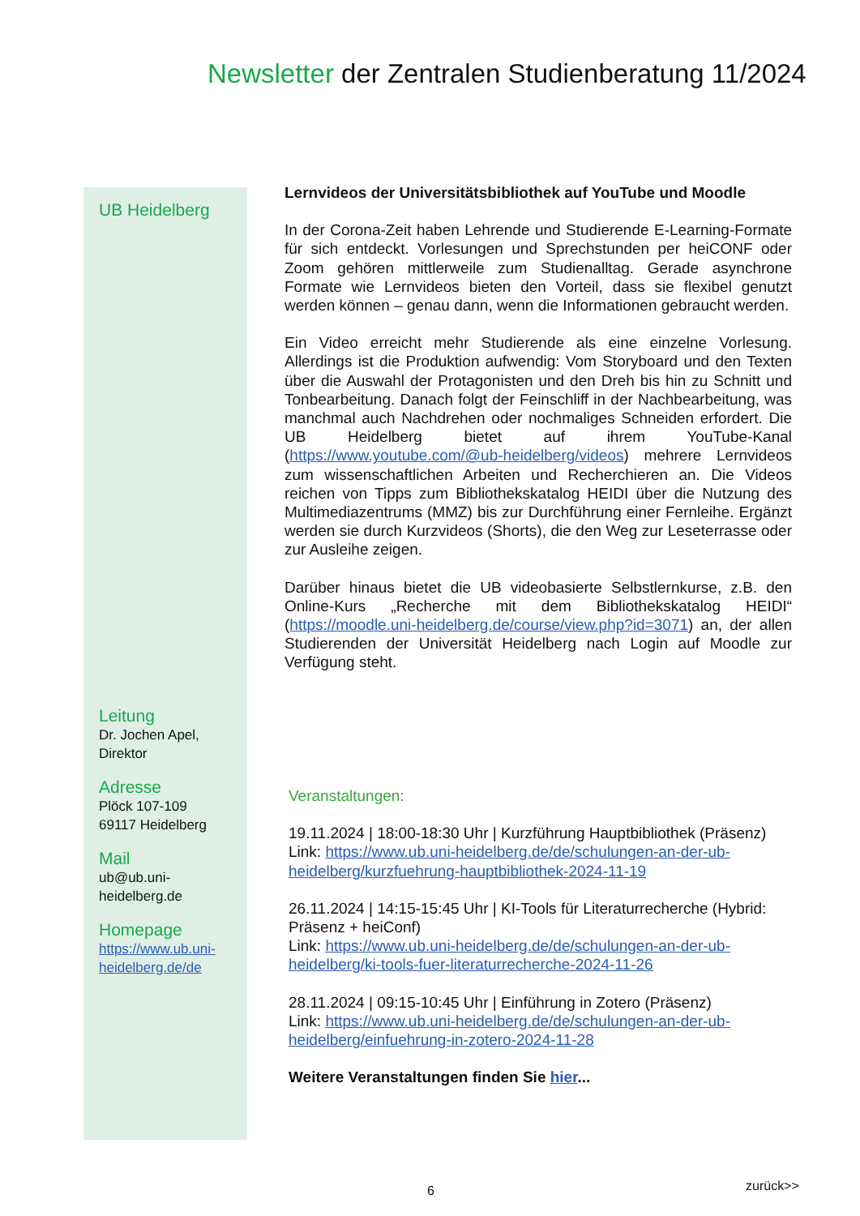Newsletter der Zentralen Studienberatung 11/2024
UB Heidelberg
Leitung
Dr. Jochen Apel,
Direktor
Adresse
Plöck 107-109
69117 Heidelberg
Mail
ub@ub.uni-
heidelberg.de
Homepage
https://www.ub.uni-
heidelberg.de/de
Lernvideos der Universitätsbibliothek auf YouTube und Moodle
In der Corona-Zeit haben Lehrende und Studierende E-Learning-Formate für sich entdeckt. Vorlesungen und Sprechstunden per heiCONF oder Zoom gehören mittlerweile zum Studienalltag. Gerade asynchrone Formate wie Lernvideos bieten den Vorteil, dass sie flexibel genutzt werden können – genau dann, wenn die Informationen gebraucht werden.
Ein Video erreicht mehr Studierende als eine einzelne Vorlesung. Allerdings ist die Produktion aufwendig: Vom Storyboard und den Texten über die Auswahl der Protagonisten und den Dreh bis hin zu Schnitt und Tonbearbeitung. Danach folgt der Feinschliff in der Nachbearbeitung, was manchmal auch Nachdrehen oder nochmaliges Schneiden erfordert. Die UB Heidelberg bietet auf ihrem YouTube-Kanal (https://www.youtube.com/@ub-heidelberg/videos) mehrere Lernvideos zum wissenschaftlichen Arbeiten und Recherchieren an. Die Videos reichen von Tipps zum Bibliothekskatalog HEIDI über die Nutzung des Multimediazentrums (MMZ) bis zur Durchführung einer Fernleihe. Ergänzt werden sie durch Kurzvideos (Shorts), die den Weg zur Leseterrasse oder zur Ausleihe zeigen.
Darüber hinaus bietet die UB videobasierte Selbstlernkurse, z.B. den Online-Kurs „Recherche mit dem Bibliothekskatalog HEIDI“ (https://moodle.uni-heidelberg.de/course/view.php?id=3071) an, der allen Studierenden der Universität Heidelberg nach Login auf Moodle zur Verfügung steht.
Veranstaltungen:
19.11.2024 | 18:00-18:30 Uhr | Kurzführung Hauptbibliothek (Präsenz)
Link: https://www.ub.uni-heidelberg.de/de/schulungen-an-der-ub-heidelberg/kurzfuehrung-hauptbibliothek-2024-11-19
26.11.2024 | 14:15-15:45 Uhr | KI-Tools für Literaturrecherche (Hybrid: Präsenz + heiConf)
Link: https://www.ub.uni-heidelberg.de/de/schulungen-an-der-ub-heidelberg/ki-tools-fuer-literaturrecherche-2024-11-26
28.11.2024 | 09:15-10:45 Uhr | Einführung in Zotero (Präsenz)
Link: https://www.ub.uni-heidelberg.de/de/schulungen-an-der-ub-heidelberg/einfuehrung-in-zotero-2024-11-28
Weitere Veranstaltungen finden Sie hier...
6 zurück>>